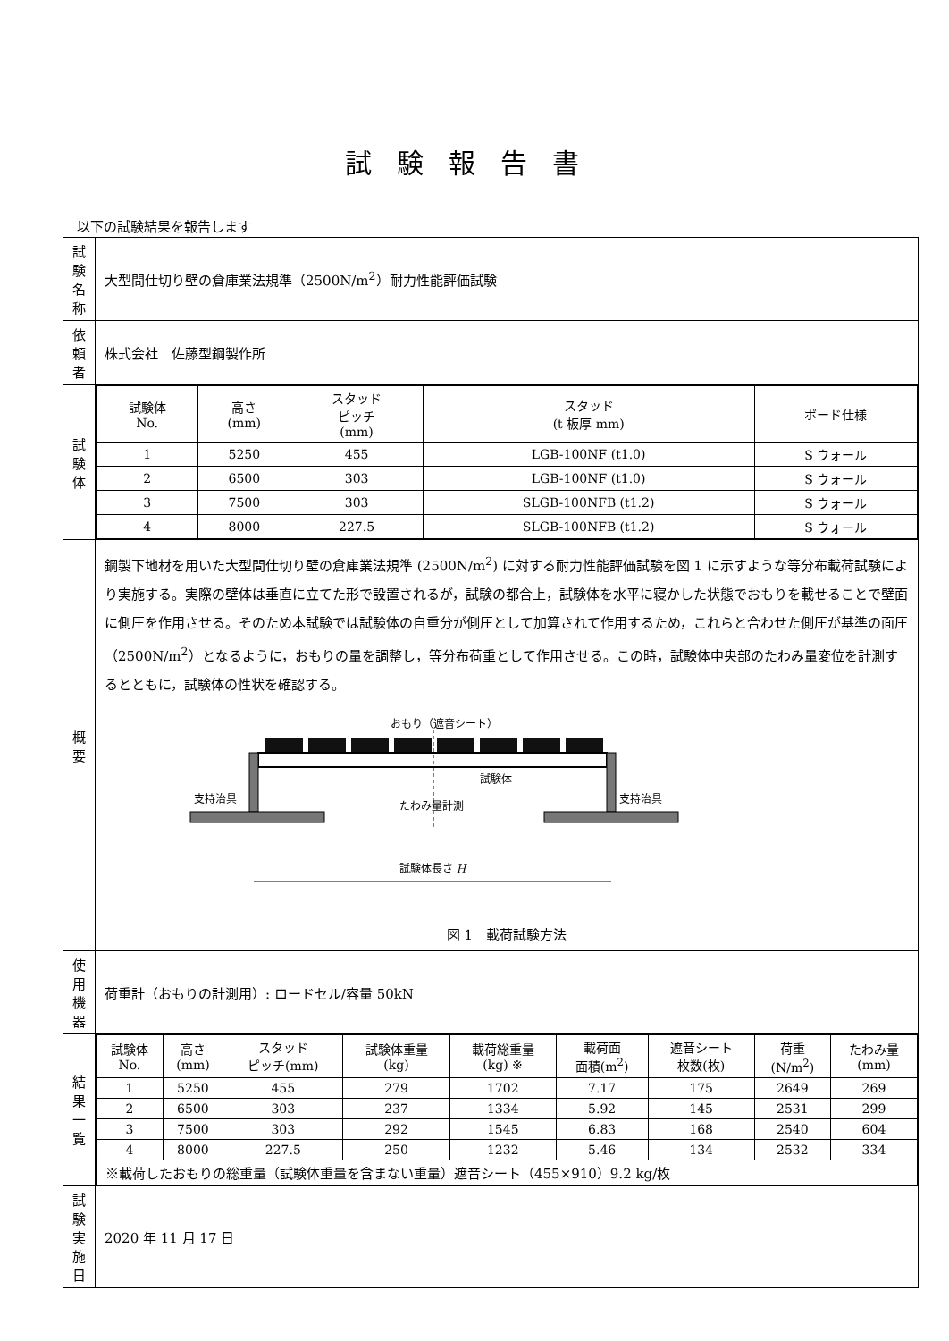試験報告書
以下の試験結果を報告します
| 試験名称 | 大型間仕切り壁の倉庫業法規準（2500N/m<sup>2</sup>）耐力性能評価試験 |
| 依頼者 | 株式会社 佐藤型鋼製作所 |
| 試験体 | / 試験体 No. / 高さ (mm) / スタッド ピッチ (mm) / スタッド (t 板厚 mm) / ボード仕様 / / --- / --- / --- / --- / --- / / 1 / 5250 / 455 / LGB-100NF (t1.0) / S ウォール / / 2 / 6500 / 303 / LGB-100NF (t1.0) / S ウォール / / 3 / 7500 / 303 / SLGB-100NFB (t1.2) / S ウォール / / 4 / 8000 / 227.5 / SLGB-100NFB (t1.2) / S ウォール / |
| 概要 | 鋼製下地材を用いた大型間仕切り壁の倉庫業法規準 (2500N/m<sup>2</sup>) に対する耐力性能評価試験を図 1 に示すような等分布載荷試験により実施する。実際の壁体は垂直に立てた形で設置されるが，試験の都合上，試験体を水平に寝かした状態でおもりを載せることで壁面に側圧を作用させる。そのため本試験では試験体の自重分が側圧として加算されて作用するため，これらと合わせた側圧が基準の面圧（2500N/m<sup>2</sup>）となるように，おもりの量を調整し，等分布荷重として作用させる。この時，試験体中央部のたわみ量変位を計測するとともに，試験体の性状を確認する。 おもり（遮音シート） 試験体 支持治具 支持治具 たわみ量計測 試験体長さ H 図 1 載荷試験方法 |
| 使用機器 | 荷重計（おもりの計測用）: ロードセル/容量 50kN |
| 結果一覧 | / 試験体 No. / 高さ (mm) / スタッド ピッチ(mm) / 試験体重量 (kg) / 載荷総重量 (kg) ※ / 載荷面 面積(m<sup>2</sup>) / 遮音シート 枚数(枚) / 荷重 (N/m<sup>2</sup>) / たわみ量 (mm) / / --- / --- / --- / --- / --- / --- / --- / --- / --- / / 1 / 5250 / 455 / 279 / 1702 / 7.17 / 175 / 2649 / 269 / / 2 / 6500 / 303 / 237 / 1334 / 5.92 / 145 / 2531 / 299 / / 3 / 7500 / 303 / 292 / 1545 / 6.83 / 168 / 2540 / 604 / / 4 / 8000 / 227.5 / 250 / 1232 / 5.46 / 134 / 2532 / 334 / / ※載荷したおもりの総重量（試験体重量を含まない重量）遮音シート（455×910）9.2 kg/枚 / / / / / / / / / |
| 試験実施日 | 2020 年 11 月 17 日 |